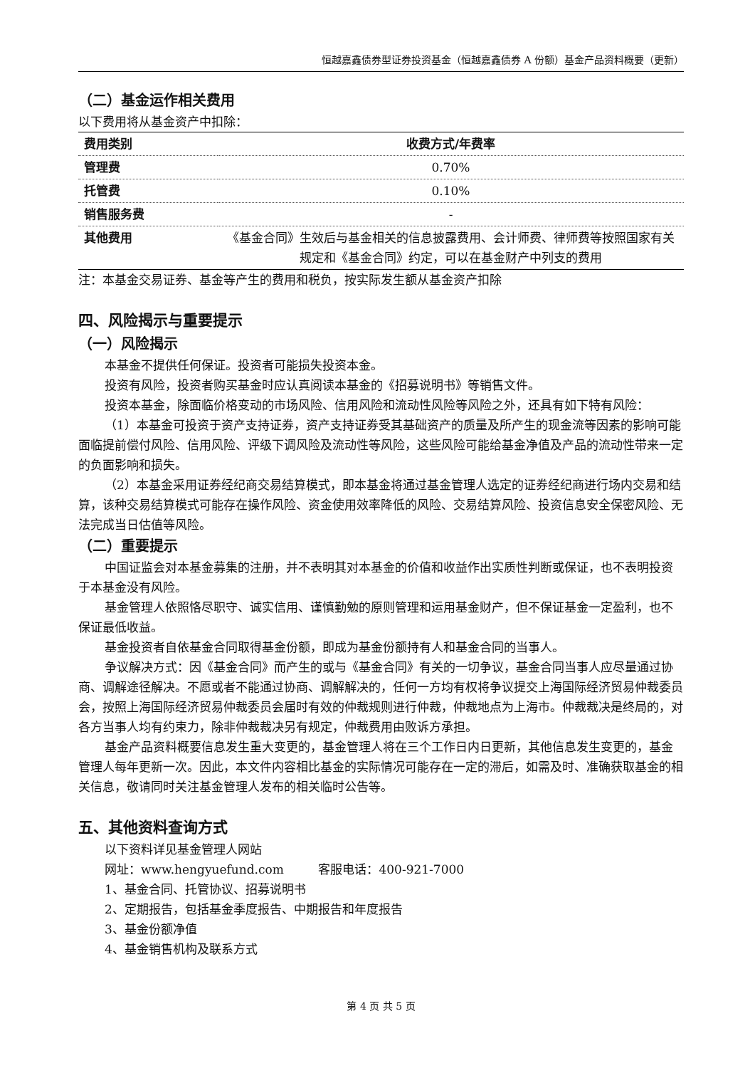恒越嘉鑫债券型证券投资基金（恒越嘉鑫债券 A 份额）基金产品资料概要（更新）
（二）基金运作相关费用
以下费用将从基金资产中扣除：
| 费用类别 | 收费方式/年费率 |
| --- | --- |
| 管理费 | 0.70% |
| 托管费 | 0.10% |
| 销售服务费 | - |
| 其他费用 | 《基金合同》生效后与基金相关的信息披露费用、会计师费、律师费等按照国家有关规定和《基金合同》约定，可以在基金财产中列支的费用 |
注：本基金交易证券、基金等产生的费用和税负，按实际发生额从基金资产扣除
四、风险揭示与重要提示
（一）风险揭示
本基金不提供任何保证。投资者可能损失投资本金。
投资有风险，投资者购买基金时应认真阅读本基金的《招募说明书》等销售文件。
投资本基金，除面临价格变动的市场风险、信用风险和流动性风险等风险之外，还具有如下特有风险：
（1）本基金可投资于资产支持证券，资产支持证券受其基础资产的质量及所产生的现金流等因素的影响可能面临提前偿付风险、信用风险、评级下调风险及流动性等风险，这些风险可能给基金净值及产品的流动性带来一定的负面影响和损失。
（2）本基金采用证券经纪商交易结算模式，即本基金将通过基金管理人选定的证券经纪商进行场内交易和结算，该种交易结算模式可能存在操作风险、资金使用效率降低的风险、交易结算风险、投资信息安全保密风险、无法完成当日估值等风险。
（二）重要提示
中国证监会对本基金募集的注册，并不表明其对本基金的价值和收益作出实质性判断或保证，也不表明投资于本基金没有风险。
基金管理人依照恪尽职守、诚实信用、谨慎勤勉的原则管理和运用基金财产，但不保证基金一定盈利，也不保证最低收益。
基金投资者自依基金合同取得基金份额，即成为基金份额持有人和基金合同的当事人。
争议解决方式：因《基金合同》而产生的或与《基金合同》有关的一切争议，基金合同当事人应尽量通过协商、调解途径解决。不愿或者不能通过协商、调解解决的，任何一方均有权将争议提交上海国际经济贸易仲裁委员会，按照上海国际经济贸易仲裁委员会届时有效的仲裁规则进行仲裁，仲裁地点为上海市。仲裁裁决是终局的，对各方当事人均有约束力，除非仲裁裁决另有规定，仲裁费用由败诉方承担。
基金产品资料概要信息发生重大变更的，基金管理人将在三个工作日内日更新，其他信息发生变更的，基金管理人每年更新一次。因此，本文件内容相比基金的实际情况可能存在一定的滞后，如需及时、准确获取基金的相关信息，敬请同时关注基金管理人发布的相关临时公告等。
五、其他资料查询方式
以下资料详见基金管理人网站
网址：www.hengyuefund.com 客服电话：400-921-7000
1、基金合同、托管协议、招募说明书
2、定期报告，包括基金季度报告、中期报告和年度报告
3、基金份额净值
4、基金销售机构及联系方式
第 4 页 共 5 页